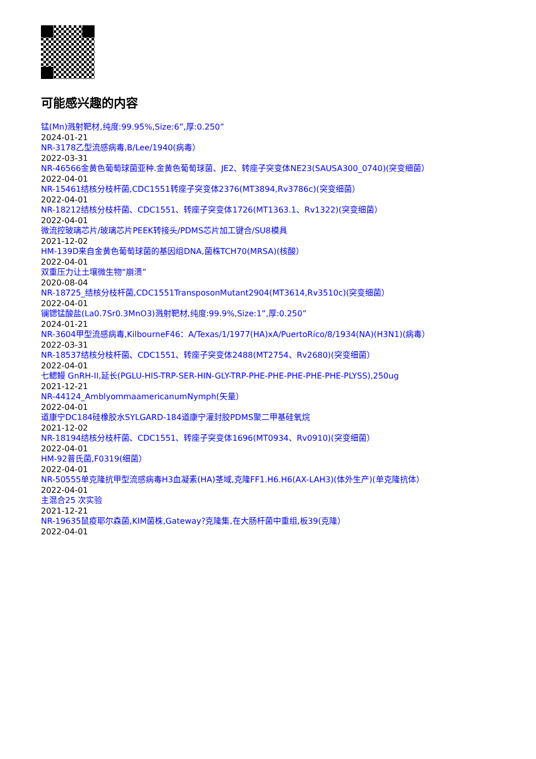可能感兴趣的内容
锰(Mn)溅射靶材,纯度:99.95%,Size:6”,厚:0.250”
2024-01-21
NR-3178乙型流感病毒,B/Lee/1940(病毒）
2022-03-31
NR-46566金黄色葡萄球菌亚种.金黄色葡萄球菌、JE2、转座子突变体NE23(SAUSA300_0740)(突变细菌）
2022-04-01
NR-15461结核分枝杆菌,CDC1551转座子突变体2376(MT3894,Rv3786c)(突变细菌）
2022-04-01
NR-18212结核分枝杆菌、CDC1551、转座子突变体1726(MT1363.1、Rv1322)(突变细菌）
2022-04-01
微流控玻璃芯片/玻璃芯片PEEK转接头/PDMS芯片加工键合/SU8模具
2021-12-02
HM-139D来自金黄色葡萄球菌的基因组DNA,菌株TCH70(MRSA)(核酸）
2022-04-01
双重压力让土壤微生物“崩溃”
2020-08-04
NR-18725_结核分枝杆菌,CDC1551TransposonMutant2904(MT3614,Rv3510c)(突变细菌）
2022-04-01
镧锶锰酸盐(La0.7Sr0.3MnO3)溅射靶材,纯度:99.9%,Size:1”,厚:0.250”
2024-01-21
NR-3604甲型流感病毒,KilbourneF46：A/Texas/1/1977(HA)xA/PuertoRico/8/1934(NA)(H3N1)(病毒）
2022-03-31
NR-18537结核分枝杆菌、CDC1551、转座子突变体2488(MT2754、Rv2680)(突变细菌）
2022-04-01
七鳃鳗 GnRH-II,延长(PGLU-HIS-TRP-SER-HIN-GLY-TRP-PHE-PHE-PHE-PHE-PHE-PLYSS),250ug
2021-12-21
NR-44124_AmblyommaamericanumNymph(矢量）
2022-04-01
道康宁DC184硅橡胶水SYLGARD-184道康宁灌封胶PDMS聚二甲基硅氧烷
2021-12-02
NR-18194结核分枝杆菌、CDC1551、转座子突变体1696(MT0934、Rv0910)(突变细菌）
2022-04-01
HM-92普氏菌,F0319(细菌）
2022-04-01
NR-50555单克隆抗甲型流感病毒H3血凝素(HA)茎域,克隆FF1.H6.H6(AX-LAH3)(体外生产)(单克隆抗体）
2022-04-01
主混合25 次实验
2021-12-21
NR-19635鼠疫耶尔森菌,KIM菌株,Gateway?克隆集,在大肠杆菌中重组,板39(克隆）
2022-04-01